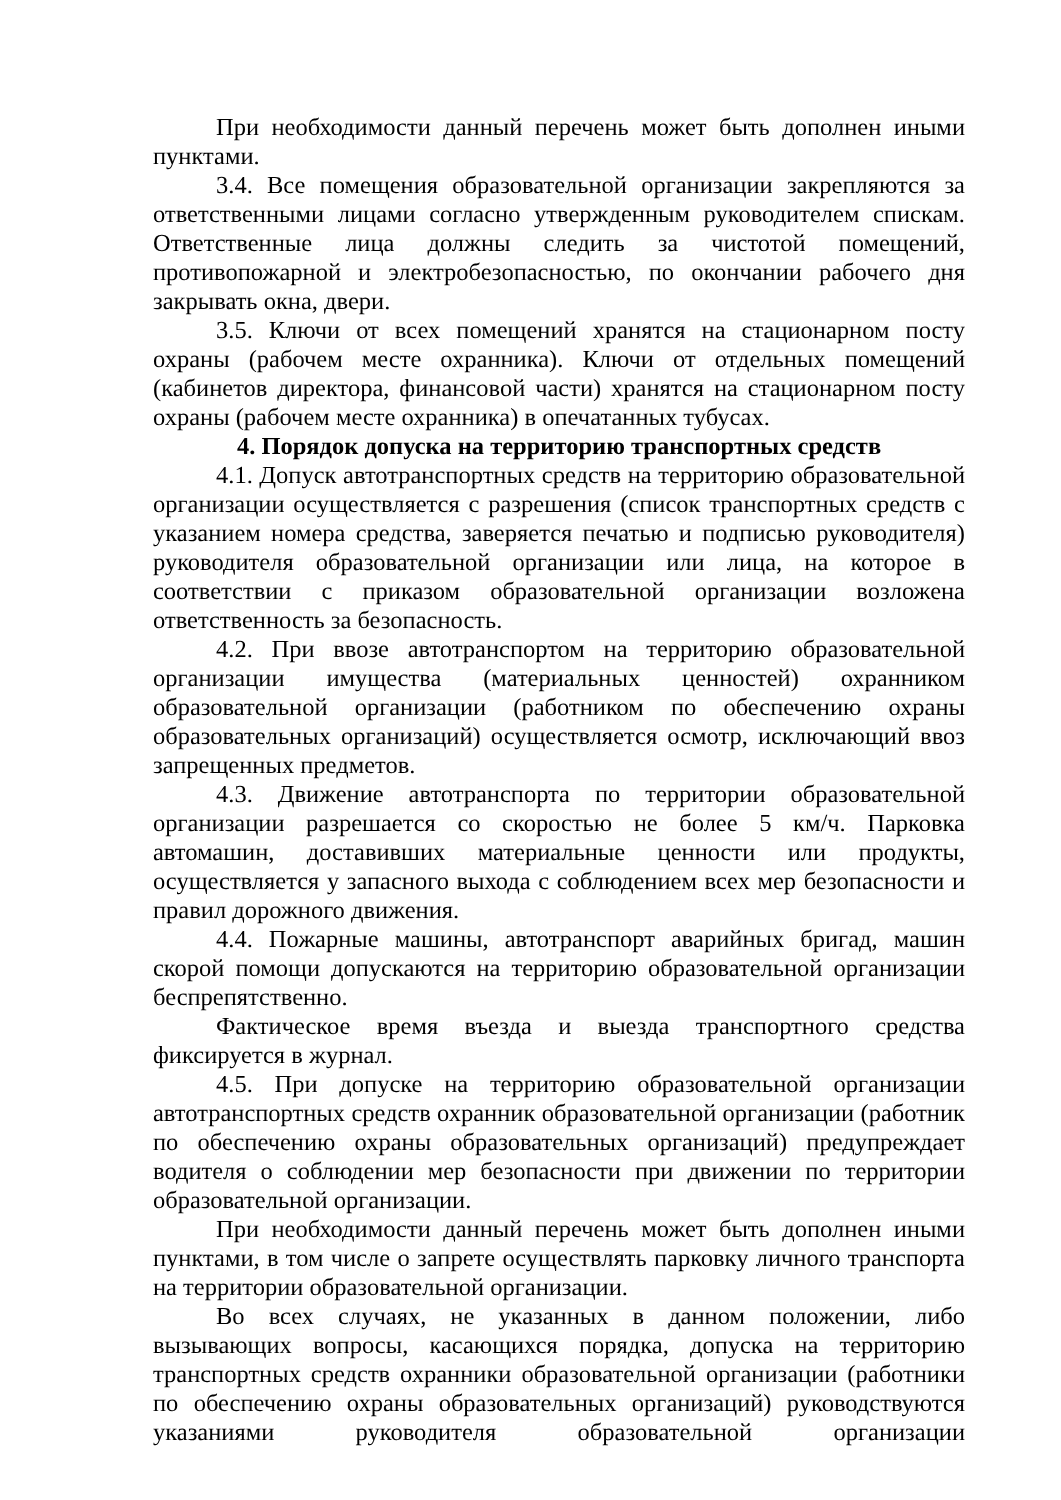При необходимости данный перечень может быть дополнен иными пунктами.
3.4. Все помещения образовательной организации закрепляются за ответственными лицами согласно утвержденным руководителем спискам. Ответственные лица должны следить за чистотой помещений, противопожарной и электробезопасностью, по окончании рабочего дня закрывать окна, двери.
3.5. Ключи от всех помещений хранятся на стационарном посту охраны (рабочем месте охранника). Ключи от отдельных помещений (кабинетов директора, финансовой части) хранятся на стационарном посту охраны (рабочем месте охранника) в опечатанных тубусах.
4. Порядок допуска на территорию транспортных средств
4.1. Допуск автотранспортных средств на территорию образовательной организации осуществляется с разрешения (список транспортных средств с указанием номера средства, заверяется печатью и подписью руководителя) руководителя образовательной организации или лица, на которое в соответствии с приказом образовательной организации возложена ответственность за безопасность.
4.2. При ввозе автотранспортом на территорию образовательной организации имущества (материальных ценностей) охранником образовательной организации (работником по обеспечению охраны образовательных организаций) осуществляется осмотр, исключающий ввоз запрещенных предметов.
4.3. Движение автотранспорта по территории образовательной организации разрешается со скоростью не более 5 км/ч. Парковка автомашин, доставивших материальные ценности или продукты, осуществляется у запасного выхода с соблюдением всех мер безопасности и правил дорожного движения.
4.4. Пожарные машины, автотранспорт аварийных бригад, машин скорой помощи допускаются на территорию образовательной организации беспрепятственно.
Фактическое время въезда и выезда транспортного средства фиксируется в журнал.
4.5. При допуске на территорию образовательной организации автотранспортных средств охранник образовательной организации (работник по обеспечению охраны образовательных организаций) предупреждает водителя о соблюдении мер безопасности при движении по территории образовательной организации.
При необходимости данный перечень может быть дополнен иными пунктами, в том числе о запрете осуществлять парковку личного транспорта на территории образовательной организации.
Во всех случаях, не указанных в данном положении, либо вызывающих вопросы, касающихся порядка, допуска на территорию транспортных средств охранники образовательной организации (работники по обеспечению охраны образовательных организаций) руководствуются указаниями руководителя образовательной организации